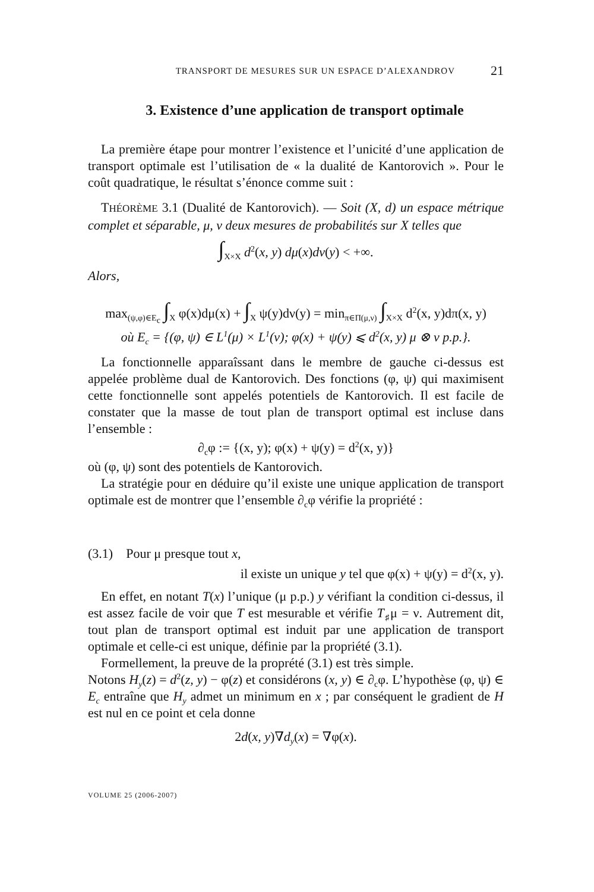TRANSPORT DE MESURES SUR UN ESPACE D’ALEXANDROV 21
3. Existence d’une application de transport optimale
La première étape pour montrer l’existence et l’unicité d’une application de transport optimale est l’utilisation de « la dualité de Kantorovich ». Pour le coût quadratique, le résultat s’énonce comme suit :
THÉORÈME 3.1 (Dualité de Kantorovich). — Soit (X, d) un espace métrique complet et séparable, μ, ν deux mesures de probabilités sur X telles que
∫<sub>X×X</sub> d<sup>2</sup>(x, y) dμ(x)dν(y) < +∞.
Alors,
max<sub>(ψ,φ)∈E<sub>c</sub></sub> ∫<sub>X</sub> φ(x)dμ(x) + ∫<sub>X</sub> ψ(y)dν(y) = min<sub>π∈Π(μ,ν)</sub> ∫<sub>X×X</sub> d<sup>2</sup>(x, y)dπ(x, y)
où E<sub>c</sub> = {(φ, ψ) ∈ L<sup>1</sup>(μ) × L<sup>1</sup>(ν); φ(x) + ψ(y) ⩽ d<sup>2</sup>(x, y) μ ⊗ ν p.p.}.
La fonctionnelle apparaîssant dans le membre de gauche ci-dessus est appelée problème dual de Kantorovich. Des fonctions (φ, ψ) qui maximisent cette fonctionnelle sont appelés potentiels de Kantorovich. Il est facile de constater que la masse de tout plan de transport optimal est incluse dans l’ensemble :
∂<sub>c</sub>φ := {(x, y); φ(x) + ψ(y) = d<sup>2</sup>(x, y)}
où (φ, ψ) sont des potentiels de Kantorovich.
La stratégie pour en déduire qu’il existe une unique application de transport optimale est de montrer que l’ensemble ∂<sub>c</sub>φ vérifie la propriété :
(3.1) Pour μ presque tout x,
il existe un unique y tel que φ(x) + ψ(y) = d<sup>2</sup>(x, y).
En effet, en notant T(x) l’unique (μ p.p.) y vérifiant la condition ci-dessus, il est assez facile de voir que T est mesurable et vérifie T<sub>♯</sub>μ = ν. Autrement dit, tout plan de transport optimal est induit par une application de transport optimale et celle-ci est unique, définie par la propriété (3.1).
Formellement, la preuve de la proprété (3.1) est très simple.
Notons H<sub>y</sub>(z) = d<sup>2</sup>(z, y) − φ(z) et considérons (x, y) ∈ ∂<sub>c</sub>φ. L’hypothèse (φ, ψ) ∈ E<sub>c</sub> entraîne que H<sub>y</sub> admet un minimum en x ; par conséquent le gradient de H est nul en ce point et cela donne
2d(x, y)∇d<sub>y</sub>(x) = ∇φ(x).
VOLUME 25 (2006-2007)